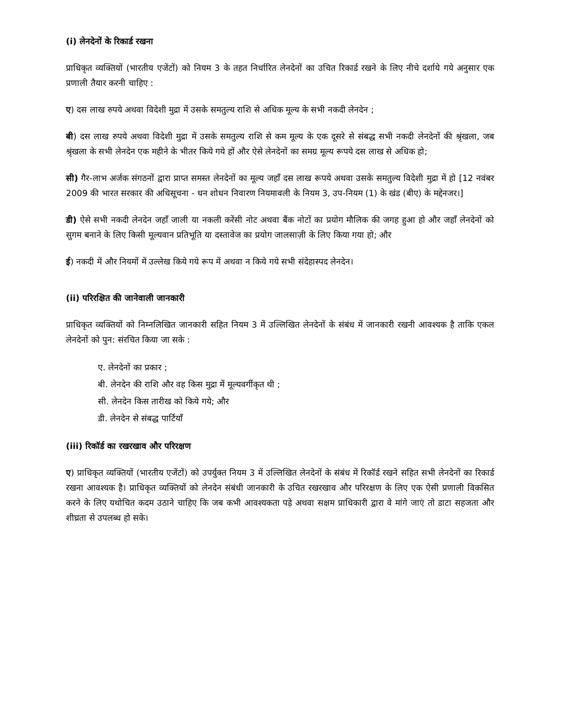(i) लेनदेनों के रिकार्ड रखना
प्राधिकृत व्यक्तियों (भारतीय एजेंटों) को नियम 3 के तहत निर्धारित लेनदेनों का उचित रिकार्ड रखने के लिए नीचे दर्शाये गये अनुसार एक प्रणाली तैयार करनी चाहिए :
ए) दस लाख रुपये अथवा विदेशी मुद्रा में उसके समतुल्य राशि से अधिक मूल्य के सभी नकदी लेनदेन ;
बी) दस लाख रुपये अथवा विदेशी मुद्रा में उसके समतुल्य राशि से कम मूल्य के एक दूसरे से संबद्ध सभी नकदी लेनदेनों की श्रृंखला, जब श्रृंखला के सभी लेनदेन एक महीने के भीतर किये गये हों और ऐसे लेनदेनों का समग्र मूल्य रूपये दस लाख से अधिक हो;
सी) गैर-लाभ अर्जक संगठनों द्वारा प्राप्त समस्त लेनदेनों का मूल्य जहाँ दस लाख रूपये अथवा उसके समतुल्य विदेशी मुद्रा में हो [12 नवंबर 2009 की भारत सरकार की अधिसूचना - धन शोधन निवारण नियमावली के नियम 3, उप-नियम (1) के खंड (बीए) के मद्देनजर।]
डी) ऐसे सभी नकदी लेनदेन जहाँ जाली या नकली करेंसी नोट अथवा बैंक नोटों का प्रयोग मौलिक की जगह हुआ हो और जहाँ लेनदेनों को सुगम बनाने के लिए किसी मूल्यवान प्रतिभूति या दस्तावेज का प्रयोग जालसाज़ी के लिए किया गया हो; और
ई) नकदी में और नियमों में उल्लेख किये गये रूप में अथवा न किये गये सभी संदेहास्पद लेनदेन।
(ii) परिरक्षित की जानेवाली जानकारी
प्राधिकृत व्यक्तियों को निम्नलिखित जानकारी सहित नियम 3 में उल्लिखित लेनदेनों के संबंध में जानकारी रखनी आवश्यक है ताकि एकल लेनदेनों को पुन: संरचित किया जा सके :
ए. लेनदेनों का प्रकार ;
बी. लेनदेन की राशि और वह किस मुद्रा में मूल्यवर्गीकृत थी ;
सी. लेनदेन किस तारीख को किये गये; और
डी. लेनदेन से संबद्ध पार्टियाँ
(iii) रिकॉर्ड का रखरखाव और परिरक्षण
ए) प्राधिकृत व्यक्तियों (भारतीय एजेंटों) को उपर्युक्त नियम 3 में उल्लिखित लेनदेनों के संबंध में रिकॉर्ड रखने सहित सभी लेनदेनों का रिकार्ड रखना आवश्यक है। प्राधिकृत व्यक्तियों को लेनदेन संबंधी जानकारी के उचित रखरखाव और परिरक्षण के लिए एक ऐसी प्रणाली विकसित करने के लिए यथोचित कदम उठाने चाहिए कि जब कभी आवश्यकता पड़े अथवा सक्षम प्राधिकारी द्वारा वे मांगे जाएं तो डाटा सहजता और शीघ्रता से उपलब्ध हो सके।